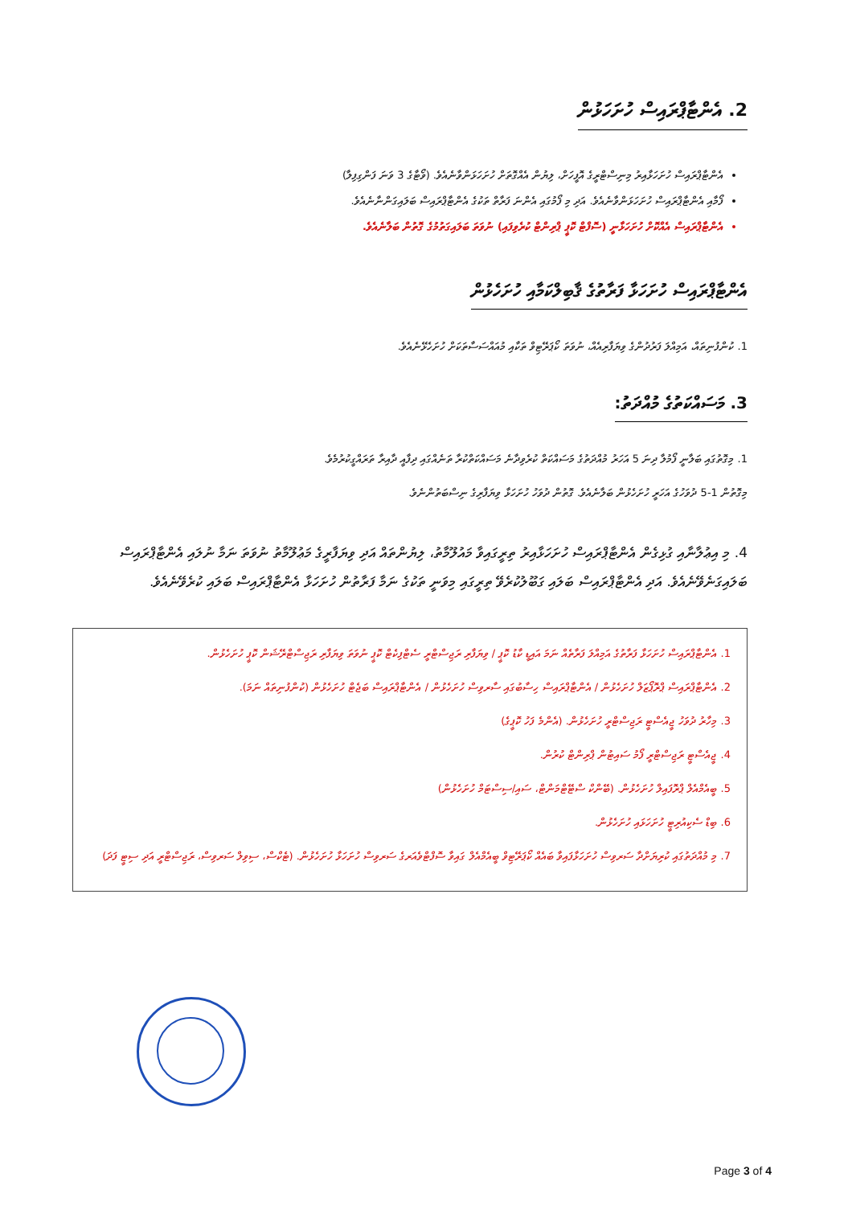2. އެންޓާޕްރައިސް ހުށަހަޅުން
އެންޓާޕްރައިސް ހުށަހަޅާއިރު މިނިސްޓްރީގެ އޮފީހަށް، ލިޔުން އެއްގޮތަށް ހުށަހަޅަންވާނެއެވެ. (ވޯޓާގެ 3 ވަނަ ފަންގިފިލާ)
ފޯމާއި އެންޓާޕްރައިސް ހުށަހަޅަންވާނެއެވެ. އަދި މި ފޯމުގައި އެންނަ ފަރާތް ތަކުގެ އެންޓާޕްރައިސް ބަލައިގަންނާނެއެވެ.
އެންޓާޕްރައިސް އެއްކޮށް ހުށަހަޅާނީ (ސޮފްޓް ކޮޕީ ޕްރިންޓް ކުރެވިފައި) ނުވަތަ ބަލައިގަތުމުގެ ގޮތުން ބަލާނެއެވެ.
އެންޓާޕްރައިސް ހުށަހަޅާ ފަރާތުގެ ޤާބިލްކަމާއި ހުށަހެޅުން
1. ކުންފުނިތައް، އަމިއްލަ ފަރުދުންގެ ވިޔަފާރިއެއް، ނުވަތަ ކޯޕަރޭޓިވް ތަކާއި މުއައްސަސާތަކަށް ހުށަހެޅޭނެއެވެ.
3. މަސައްކަތުގެ މުއްދަތު:
1. މިގޮތުގައި ބަލާނީ ފޯމުލާ ދިނަ 5 އަހަރު މުއްދަތުގެ މަސައްކަތް ކުރެވިދާނެ މަސައްކަތްކުރާ ތަނެއްގައި ދިފާއީ ދާއިރާ ތަރައްގީކުރުމެވެ.
މިގޮތުން 1-5 ދުވަހުގެ އަހަރީ ހުށަހެޅުން ބަލާނެއެވެ. ގޮތުން ދުވަހު ހުށަހަޅާ ވިޔަފާރިގެ ނިސްބަތުންނެވެ.
4. މި އިޢުލާނާއި ގުޅިގެން އެންޓާޕްރައިސް ހުށަހަޅާއިރު ތިރީގައިވާ މައުލޫމާތު، ލިޔުންތައް އަދި ވިޔަފާރީގެ މަޢުލޫމާތު ނުވަތަ ނަމާ ނުލައި އެންޓާޕްރައިސް ބަލައިގަނެވޭނެއެވެ. އަދި އެންޓާޕްރައިސް ބަލައި ގަބޫލުކުރެވޭ ތިރީގައި މިވަނީ ތަކުގެ ނަމާ ފަރާތުން ހުށަހަޅާ އެންޓާޕްރައިސް ބަލައި ކުރެވޭނެއެވެ.
1. އެންޓާޕްރައިސް ހުށަހަޅާ ފަރާތުގެ އަމިއްލަ ފަރާތެއް ނަމަ އައިޑީ ކާޑު ކޮޕީ / ވިޔަފާރި ރަޖިސްޓްރީ ސެޓްފިކެޓް ކޮޕީ ނުވަތަ ވިޔަފާރި ރަޖިސްޓްރޭޝަން ކޮޕީ ހުށަހެޅުން.
2. އެންޓާޕްރައިސް ޕްރޮޕޯޒަލް ހުށަހެޅުން / އެންޓާޕްރައިސް ހިސާބުގައި ސާރވިސް ހުށަހެޅުން / އެންޓާޕްރައިސް ބަޖެޓް ހުށަހެޅުން (ކުންފުނިތައް ނަމަ).
3. މިހާރު ދުވަހު ޖީއެސްޓީ ރަޖިސްޓްރީ ހުށަހެޅުން. (އެންމެ ފަހު ކޮޕީގެ)
4. ޖީއެސްޓީ ރަޖިސްޓްރީ ފޯމު ސައިޓުން ޕްރިންޓް ކުރުން.
5. ބީއެމްއެލް ޕްރޮފައިލް ހުށަހެޅުން. (ބޭންކް ސްޓޭޓްމަންޓް، ސައި/ސިސްޓަމް ހުށަހެޅުން)
6. ބިޑް ސެކިއުރިޓީ ހުށަހަޅައި ހުށަހެޅުން.
7. މި މުއްދަތުގައި ކުރިޔަށްދާ ސަރވިސް ހުށަހަޅާފައިވާ ބައެއް ކޯޕަރޭޓިވް ބީއެމްއެލް ގައިވާ ސޮފްޓްވެއަރގެ ސަރވިސް ހުށަހަޅާ ހުށަހެޅުން. (ޓެކްސް، ސިވިލް ސަރވިސް، ރަޖިސްޓްރީ އަދި ސިޓީ ފަދަ)
Page 3 of 4